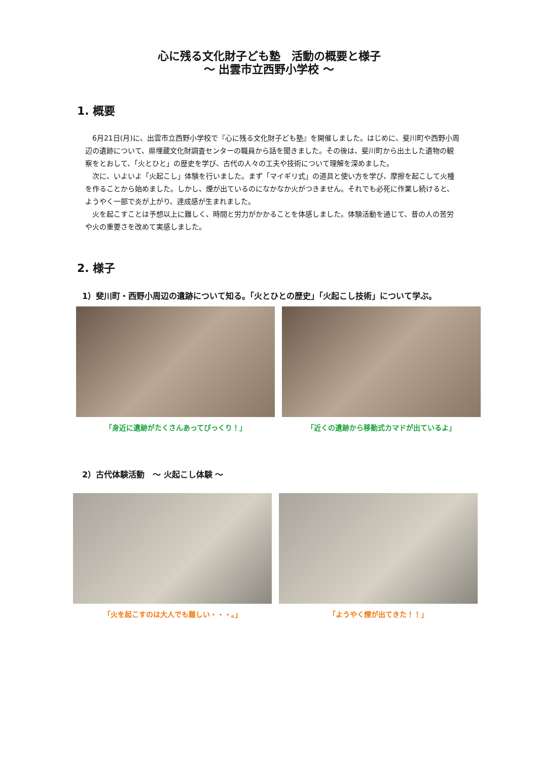心に残る文化財子ども塾　活動の概要と様子
～ 出雲市立西野小学校 ～
1. 概要
6月21日(月)に、出雲市立西野小学校で『心に残る文化財子ども塾』を開催しました。はじめに、斐川町や西野小周辺の遺跡について、県埋蔵文化財調査センターの職員から話を聞きました。その後は、斐川町から出土した遺物の観察をとおして、「火とひと」の歴史を学び、古代の人々の工夫や技術について理解を深めました。
次に、いよいよ「火起こし」体験を行いました。まず「マイギリ式」の道具と使い方を学び、摩擦を起こして火種を作ることから始めました。しかし、煙が出ているのになかなか火がつきません。それでも必死に作業し続けると、ようやく一部で炎が上がり、達成感が生まれました。
火を起こすことは予想以上に難しく、時間と労力がかかることを体感しました。体験活動を通じて、昔の人の苦労や火の重要さを改めて実感しました。
2. 様子
1）斐川町・西野小周辺の遺跡について知る。「火とひとの歴史」「火起こし技術」について学ぶ。
「身近に遺跡がたくさんあってびっくり！」 「近くの遺跡から移動式カマドが出ているよ」
2）古代体験活動　～ 火起こし体験 ～
「火を起こすのは大人でも難しい・・・。」 「ようやく煙が出てきた！！」